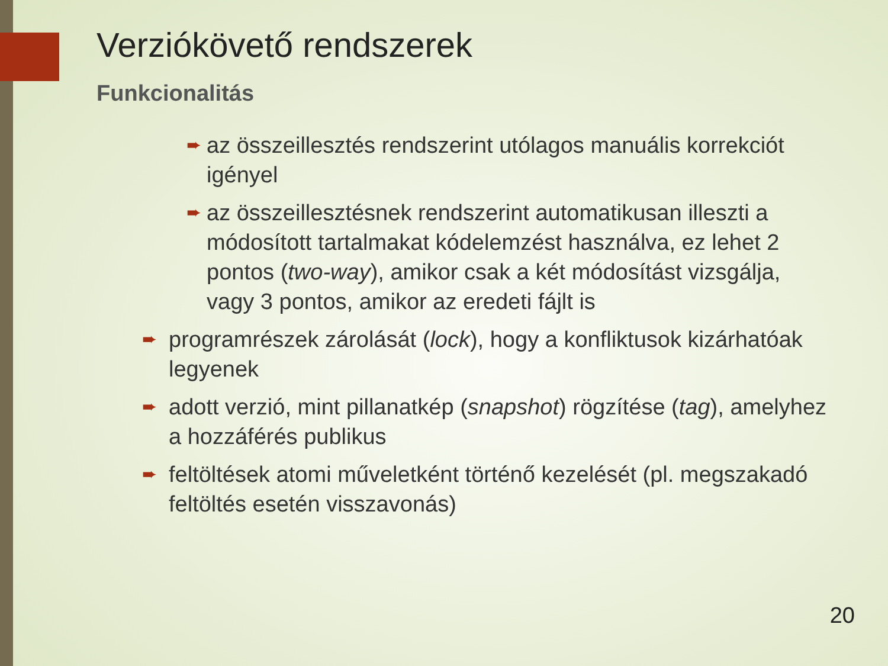Verziókövető rendszerek
Funkcionalitás
➨ az összeillesztés rendszerint utólagos manuális korrekciót igényel
➨ az összeillesztésnek rendszerint automatikusan illeszti a módosított tartalmakat kódelemzést használva, ez lehet 2 pontos (two-way), amikor csak a két módosítást vizsgálja, vagy 3 pontos, amikor az eredeti fájlt is
➨ programrészek zárolását (lock), hogy a konfliktusok kizárhatóak legyenek
➨ adott verzió, mint pillanatkép (snapshot) rögzítése (tag), amelyhez a hozzáférés publikus
➨ feltöltések atomi műveletként történő kezelését (pl. megszakadó feltöltés esetén visszavonás)
20